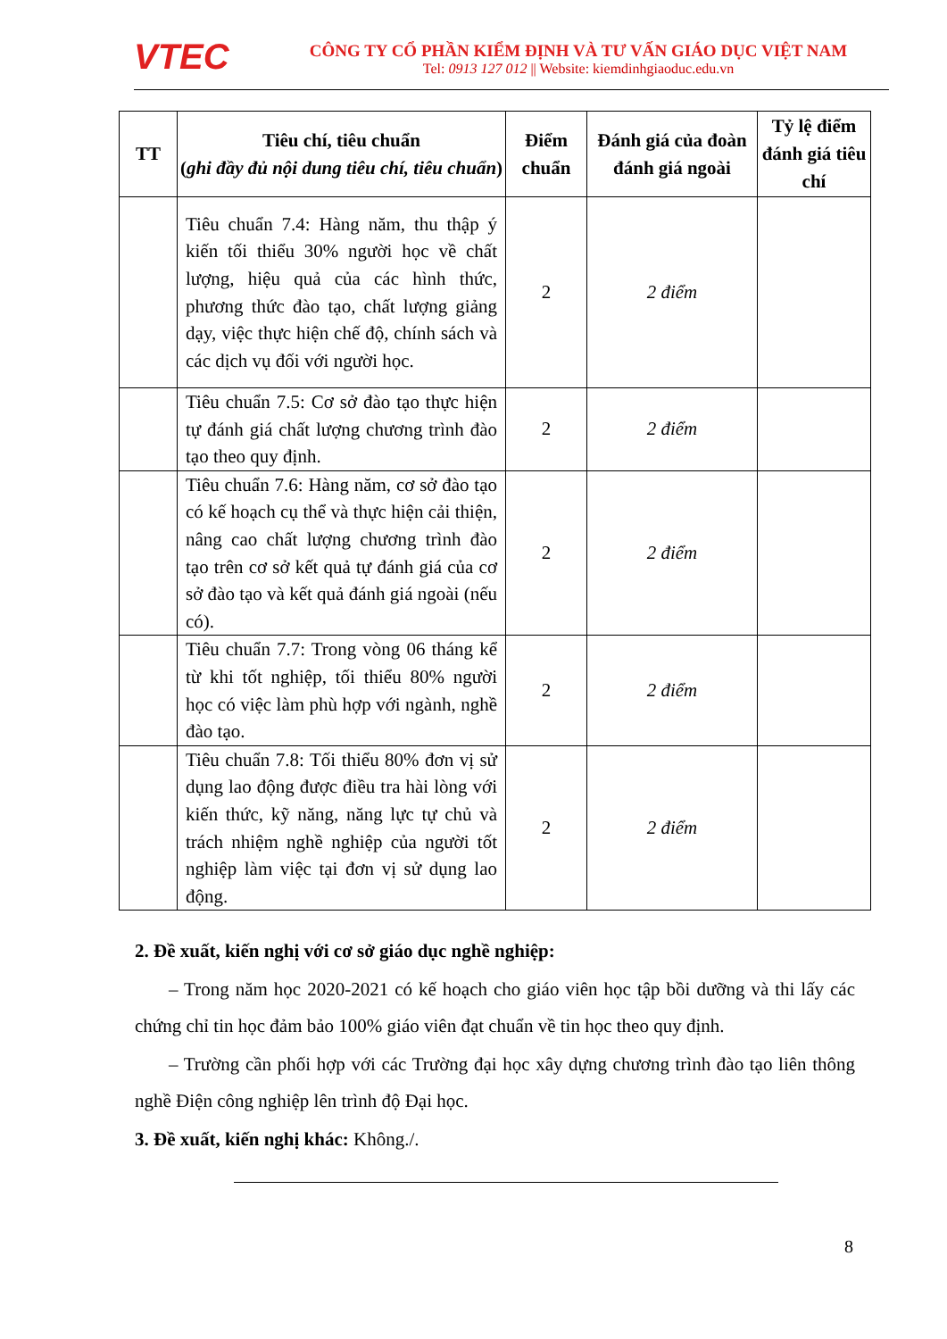VTEC
CÔNG TY CỔ PHẦN KIỂM ĐỊNH VÀ TƯ VẤN GIÁO DỤC VIỆT NAM
Tel: 0913 127 012 || Website: kiemdinhgiaoduc.edu.vn
| TT | Tiêu chí, tiêu chuẩn ( ghi đầy đủ nội dung tiêu chí, tiêu chuẩn ) | Điểm chuẩn | Đánh giá của đoàn đánh giá ngoài | Tỷ lệ điểm đánh giá tiêu chí |
| --- | --- | --- | --- | --- |
| | Tiêu chuẩn 7.4: Hàng năm, thu thập ý kiến tối thiểu 30% người học về chất lượng, hiệu quả của các hình thức, phương thức đào tạo, chất lượng giảng dạy, việc thực hiện chế độ, chính sách và các dịch vụ đối với người học. | 2 | 2 điểm | |
| | Tiêu chuẩn 7.5: Cơ sở đào tạo thực hiện tự đánh giá chất lượng chương trình đào tạo theo quy định. | 2 | 2 điểm | |
| | Tiêu chuẩn 7.6: Hàng năm, cơ sở đào tạo có kế hoạch cụ thể và thực hiện cải thiện, nâng cao chất lượng chương trình đào tạo trên cơ sở kết quả tự đánh giá của cơ sở đào tạo và kết quả đánh giá ngoài (nếu có). | 2 | 2 điểm | |
| | Tiêu chuẩn 7.7: Trong vòng 06 tháng kể từ khi tốt nghiệp, tối thiểu 80% người học có việc làm phù hợp với ngành, nghề đào tạo. | 2 | 2 điểm | |
| | Tiêu chuẩn 7.8: Tối thiểu 80% đơn vị sử dụng lao động được điều tra hài lòng với kiến thức, kỹ năng, năng lực tự chủ và trách nhiệm nghề nghiệp của người tốt nghiệp làm việc tại đơn vị sử dụng lao động. | 2 | 2 điểm | |
2. Đề xuất, kiến nghị với cơ sở giáo dục nghề nghiệp:
– Trong năm học 2020-2021 có kế hoạch cho giáo viên học tập bồi dưỡng và thi lấy các chứng chỉ tin học đảm bảo 100% giáo viên đạt chuẩn về tin học theo quy định.
– Trường cần phối hợp với các Trường đại học xây dựng chương trình đào tạo liên thông nghề Điện công nghiệp lên trình độ Đại học.
3. Đề xuất, kiến nghị khác: Không./.
8